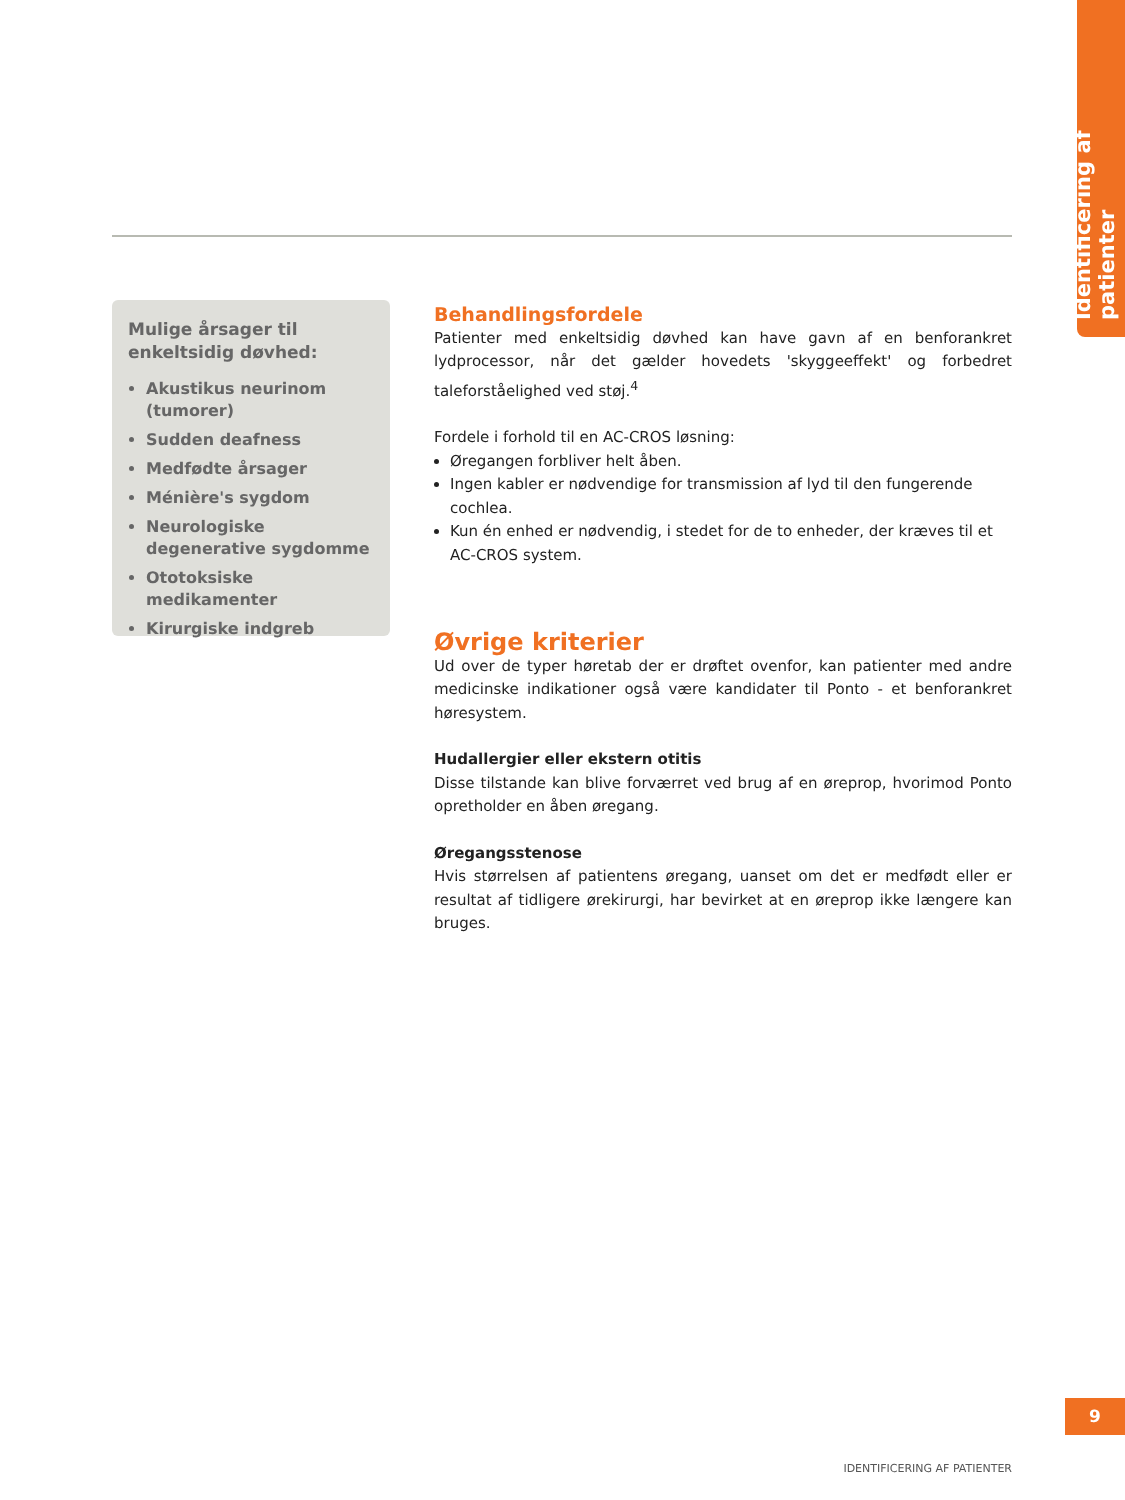Identificering af patienter
Mulige årsager til enkeltsidig døvhed:
Akustikus neurinom (tumorer)
Sudden deafness
Medfødte årsager
Ménière's sygdom
Neurologiske degenerative sygdomme
Ototoksiske medikamenter
Kirurgiske indgreb
Behandlingsfordele
Patienter med enkeltsidig døvhed kan have gavn af en benforankret lydprocessor, når det gælder hovedets 'skyggeeffekt' og forbedret taleforståelighed ved støj.<sup>4</sup>
Fordele i forhold til en AC-CROS løsning:
Øregangen forbliver helt åben.
Ingen kabler er nødvendige for transmission af lyd til den fungerende cochlea.
Kun én enhed er nødvendig, i stedet for de to enheder, der kræves til et AC-CROS system.
Øvrige kriterier
Ud over de typer høretab der er drøftet ovenfor, kan patienter med andre medicinske indikationer også være kandidater til Ponto - et benforankret høresystem.
Hudallergier eller ekstern otitis
Disse tilstande kan blive forværret ved brug af en øreprop, hvorimod Ponto opretholder en åben øregang.
Øregangsstenose
Hvis størrelsen af patientens øregang, uanset om det er medfødt eller er resultat af tidligere ørekirurgi, har bevirket at en øreprop ikke længere kan bruges.
9
IDENTIFICERING AF PATIENTER